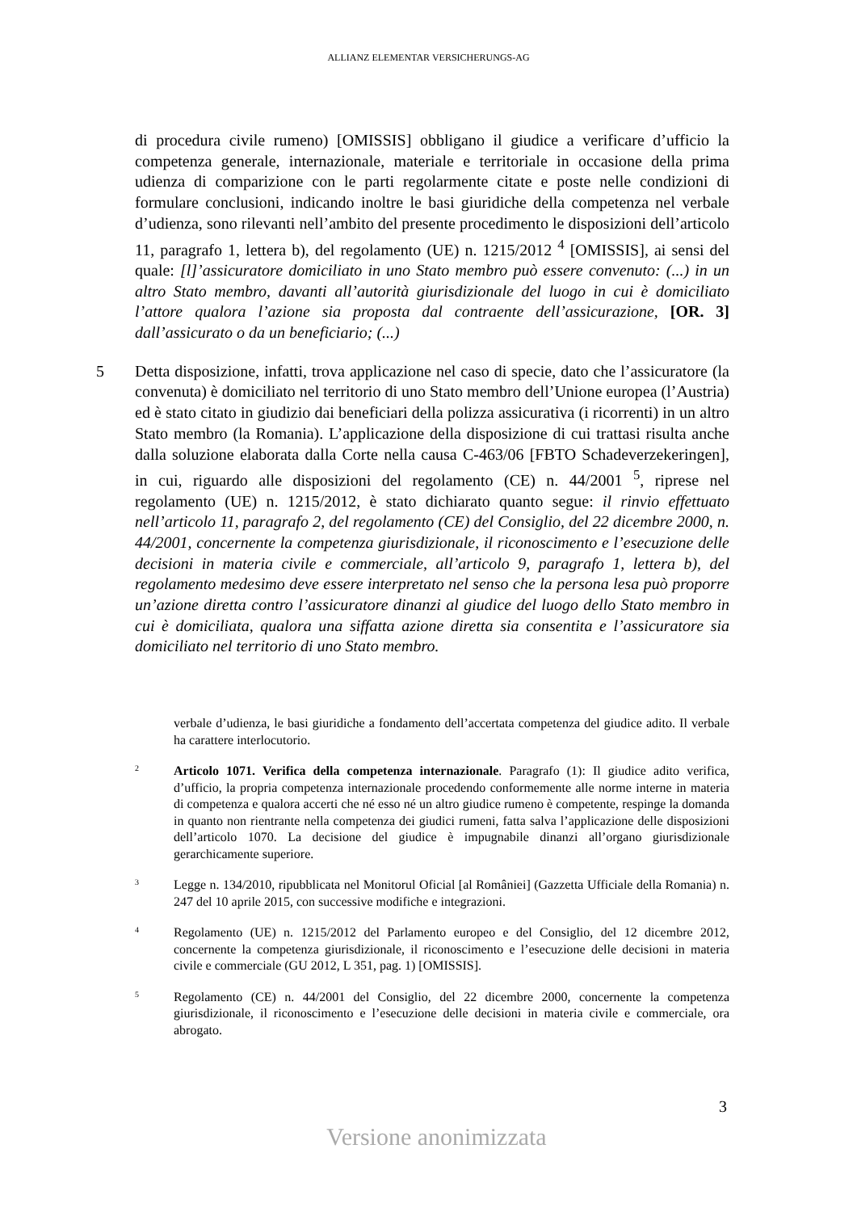ALLIANZ ELEMENTAR VERSICHERUNGS-AG
di procedura civile rumeno) [OMISSIS] obbligano il giudice a verificare d’ufficio la competenza generale, internazionale, materiale e territoriale in occasione della prima udienza di comparizione con le parti regolarmente citate e poste nelle condizioni di formulare conclusioni, indicando inoltre le basi giuridiche della competenza nel verbale d’udienza, sono rilevanti nell’ambito del presente procedimento le disposizioni dell’articolo 11, paragrafo 1, lettera b), del regolamento (UE) n. 1215/2012 <sup>4</sup> [OMISSIS], ai sensi del quale: [l]’assicuratore domiciliato in uno Stato membro può essere convenuto: (...) in un altro Stato membro, davanti all’autorità giurisdizionale del luogo in cui è domiciliato l’attore qualora l’azione sia proposta dal contraente dell’assicurazione, [OR. 3] dall’assicurato o da un beneficiario; (...)
5 Detta disposizione, infatti, trova applicazione nel caso di specie, dato che l’assicuratore (la convenuta) è domiciliato nel territorio di uno Stato membro dell’Unione europea (l’Austria) ed è stato citato in giudizio dai beneficiari della polizza assicurativa (i ricorrenti) in un altro Stato membro (la Romania). L’applicazione della disposizione di cui trattasi risulta anche dalla soluzione elaborata dalla Corte nella causa C-463/06 [FBTO Schadeverzekeringen], in cui, riguardo alle disposizioni del regolamento (CE) n. 44/2001 <sup>5</sup>, riprese nel regolamento (UE) n. 1215/2012, è stato dichiarato quanto segue: il rinvio effettuato nell’articolo 11, paragrafo 2, del regolamento (CE) del Consiglio, del 22 dicembre 2000, n. 44/2001, concernente la competenza giurisdizionale, il riconoscimento e l’esecuzione delle decisioni in materia civile e commerciale, all’articolo 9, paragrafo 1, lettera b), del regolamento medesimo deve essere interpretato nel senso che la persona lesa può proporre un’azione diretta contro l’assicuratore dinanzi al giudice del luogo dello Stato membro in cui è domiciliata, qualora una siffatta azione diretta sia consentita e l’assicuratore sia domiciliato nel territorio di uno Stato membro.
verbale d’udienza, le basi giuridiche a fondamento dell’accertata competenza del giudice adito. Il verbale ha carattere interlocutorio.
2 Articolo 1071. Verifica della competenza internazionale. Paragrafo (1): Il giudice adito verifica, d’ufficio, la propria competenza internazionale procedendo conformemente alle norme interne in materia di competenza e qualora accerti che né esso né un altro giudice rumeno è competente, respinge la domanda in quanto non rientrante nella competenza dei giudici rumeni, fatta salva l’applicazione delle disposizioni dell’articolo 1070. La decisione del giudice è impugnabile dinanzi all’organo giurisdizionale gerarchicamente superiore.
3 Legge n. 134/2010, ripubblicata nel Monitorul Oficial [al României] (Gazzetta Ufficiale della Romania) n. 247 del 10 aprile 2015, con successive modifiche e integrazioni.
4 Regolamento (UE) n. 1215/2012 del Parlamento europeo e del Consiglio, del 12 dicembre 2012, concernente la competenza giurisdizionale, il riconoscimento e l’esecuzione delle decisioni in materia civile e commerciale (GU 2012, L 351, pag. 1) [OMISSIS].
5 Regolamento (CE) n. 44/2001 del Consiglio, del 22 dicembre 2000, concernente la competenza giurisdizionale, il riconoscimento e l’esecuzione delle decisioni in materia civile e commerciale, ora abrogato.
3
Versione anonimizzata